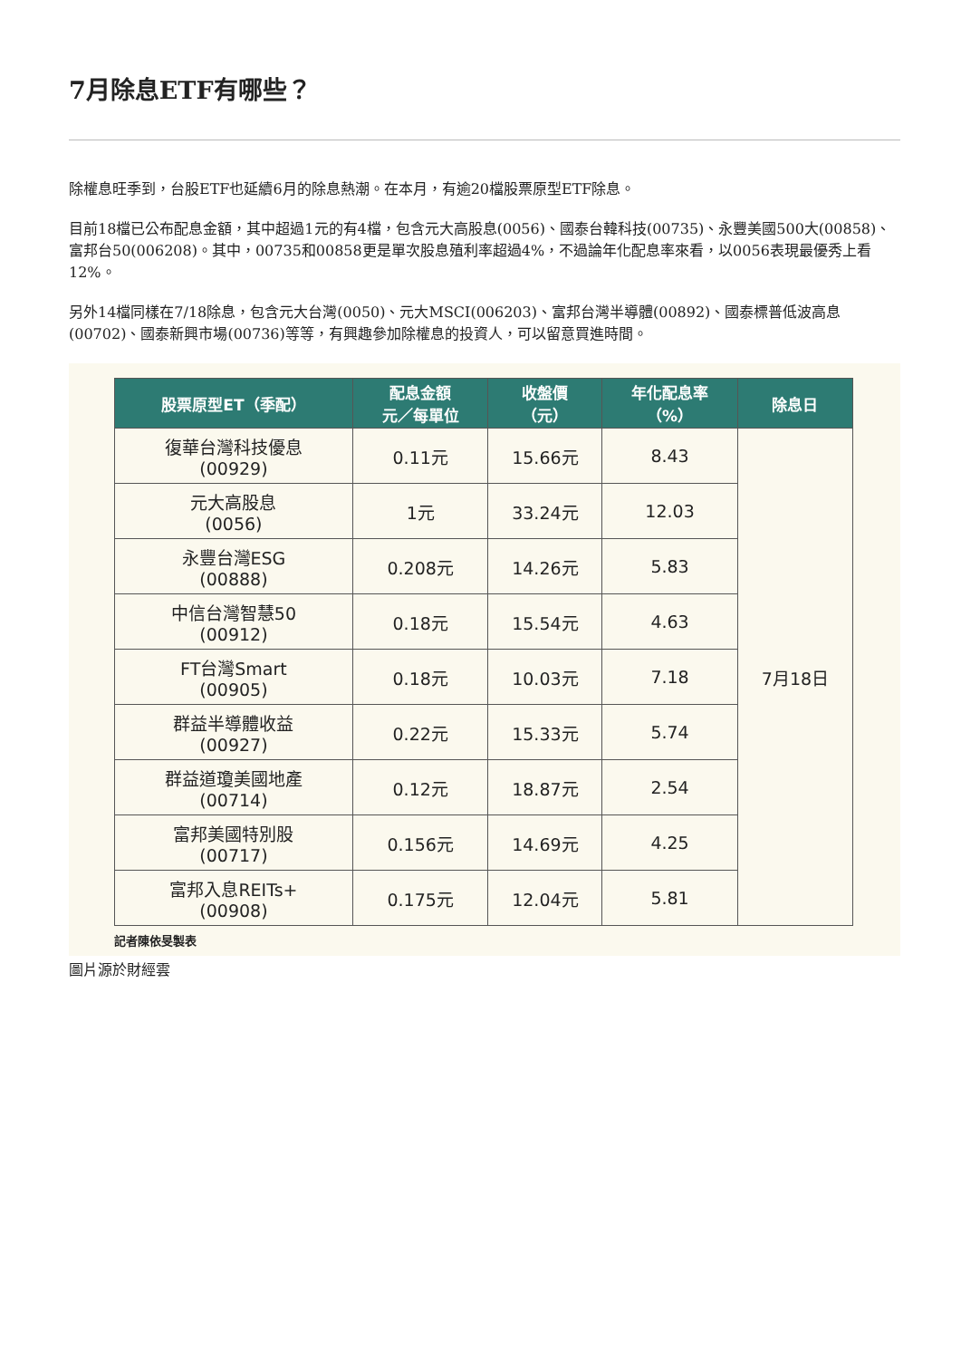7月除息ETF有哪些？
除權息旺季到，台股ETF也延續6月的除息熱潮。在本月，有逾20檔股票原型ETF除息。
目前18檔已公布配息金額，其中超過1元的有4檔，包含元大高股息(0056)、國泰台韓科技(00735)、永豐美國500大(00858)、富邦台50(006208)。其中，00735和00858更是單次股息殖利率超過4%，不過論年化配息率來看，以0056表現最優秀上看12%。
另外14檔同樣在7/18除息，包含元大台灣(0050)、元大MSCI(006203)、富邦台灣半導體(00892)、國泰標普低波高息(00702)、國泰新興市場(00736)等等，有興趣參加除權息的投資人，可以留意買進時間。
| 股票原型ET（季配） | 配息金額 元／每單位 | 收盤價 （元） | 年化配息率 （%） | 除息日 |
| --- | --- | --- | --- | --- |
| 復華台灣科技優息 (00929) | 0.11元 | 15.66元 | 8.43 | 7月18日 |
| 元大高股息 (0056) | 1元 | 33.24元 | 12.03 | |
| 永豐台灣ESG (00888) | 0.208元 | 14.26元 | 5.83 | |
| 中信台灣智慧50 (00912) | 0.18元 | 15.54元 | 4.63 | |
| FT台灣Smart (00905) | 0.18元 | 10.03元 | 7.18 | |
| 群益半導體收益 (00927) | 0.22元 | 15.33元 | 5.74 | |
| 群益道瓊美國地產 (00714) | 0.12元 | 18.87元 | 2.54 | |
| 富邦美國特別股 (00717) | 0.156元 | 14.69元 | 4.25 | |
| 富邦入息REITs+ (00908) | 0.175元 | 12.04元 | 5.81 | |
記者陳依旻製表
圖片源於財經雲